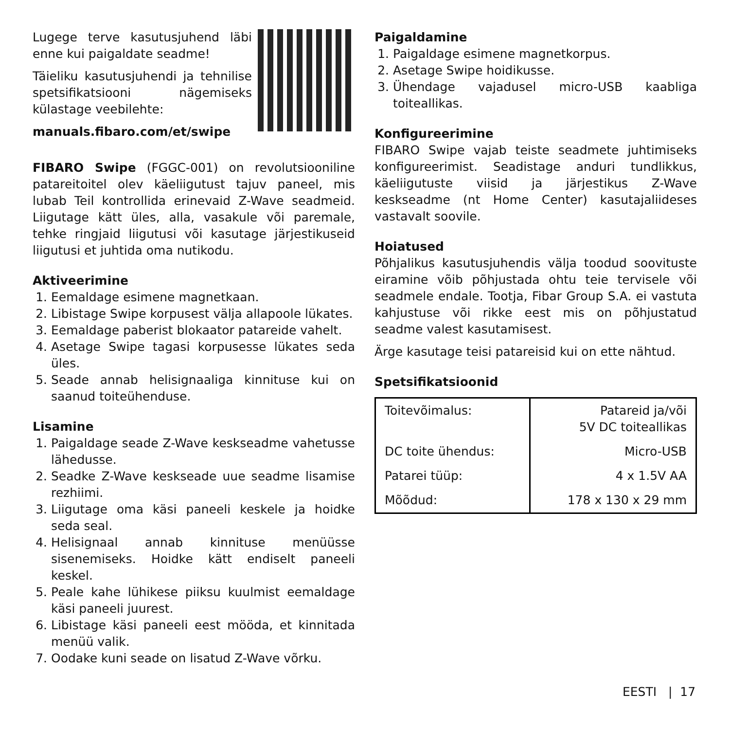Lugege terve kasutusjuhend läbi enne kui paigaldate seadme!
Täieliku kasutusjuhendi ja tehnilise spetsifikatsiooni nägemiseks külastage veebilehte:
manuals.fibaro.com/et/swipe
FIBARO Swipe (FGGC-001) on revolutsiooniline patareitoitel olev käeliigutust tajuv paneel, mis lubab Teil kontrollida erinevaid Z-Wave seadmeid. Liigutage kätt üles, alla, vasakule või paremale, tehke ringjaid liigutusi või kasutage järjestikuseid liigutusi et juhtida oma nutikodu.
Aktiveerimine
1. Eemaldage esimene magnetkaan.
2. Libistage Swipe korpusest välja allapoole lükates.
3. Eemaldage paberist blokaator patareide vahelt.
4. Asetage Swipe tagasi korpusesse lükates seda üles.
5. Seade annab helisignaaliga kinnituse kui on saanud toiteühenduse.
Lisamine
1. Paigaldage seade Z-Wave keskseadme vahetusse lähedusse.
2. Seadke Z-Wave keskseade uue seadme lisamise rezhiimi.
3. Liigutage oma käsi paneeli keskele ja hoidke seda seal.
4. Helisignaal annab kinnituse menüüsse sisenemiseks. Hoidke kätt endiselt paneeli keskel.
5. Peale kahe lühikese piiksu kuulmist eemaldage käsi paneeli juurest.
6. Libistage käsi paneeli eest mööda, et kinnitada menüü valik.
7. Oodake kuni seade on lisatud Z-Wave võrku.
Paigaldamine
1. Paigaldage esimene magnetkorpus.
2. Asetage Swipe hoidikusse.
3. Ühendage vajadusel micro-USB kaabliga toiteallikas.
Konfigureerimine
FIBARO Swipe vajab teiste seadmete juhtimiseks konfigureerimist. Seadistage anduri tundlikkus, käeliigutuste viisid ja järjestikus Z-Wave keskseadme (nt Home Center) kasutajaliideses vastavalt soovile.
Hoiatused
Põhjalikus kasutusjuhendis välja toodud soovituste eiramine võib põhjustada ohtu teie tervisele või seadmele endale. Tootja, Fibar Group S.A. ei vastuta kahjustuse või rikke eest mis on põhjustatud seadme valest kasutamisest.
Ärge kasutage teisi patareisid kui on ette nähtud.
Spetsifikatsioonid
| Toitevõimalus: | Patareid ja/või 5V DC toiteallikas |
| DC toite ühendus: | Micro-USB |
| Patarei tüüp: | 4 x 1.5V AA |
| Mõõdud: | 178 x 130 x 29 mm |
EESTI | 17